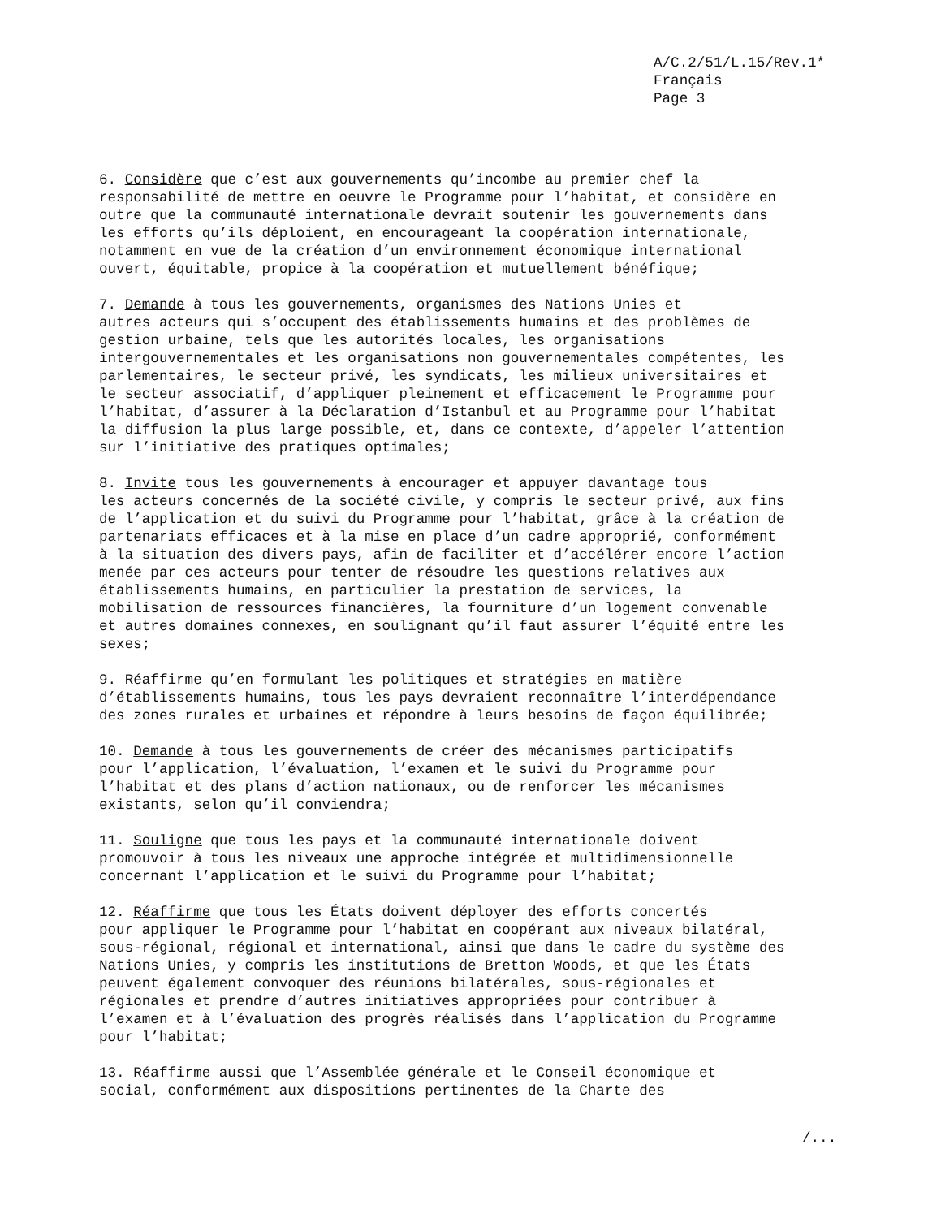A/C.2/51/L.15/Rev.1*
Français
Page 3
6. Considère que c’est aux gouvernements qu’incombe au premier chef la responsabilité de mettre en oeuvre le Programme pour l’habitat, et considère en outre que la communauté internationale devrait soutenir les gouvernements dans les efforts qu’ils déploient, en encourageant la coopération internationale, notamment en vue de la création d’un environnement économique international ouvert, équitable, propice à la coopération et mutuellement bénéfique;
7. Demande à tous les gouvernements, organismes des Nations Unies et autres acteurs qui s’occupent des établissements humains et des problèmes de gestion urbaine, tels que les autorités locales, les organisations intergouvernementales et les organisations non gouvernementales compétentes, les parlementaires, le secteur privé, les syndicats, les milieux universitaires et le secteur associatif, d’appliquer pleinement et efficacement le Programme pour l’habitat, d’assurer à la Déclaration d’Istanbul et au Programme pour l’habitat la diffusion la plus large possible, et, dans ce contexte, d’appeler l’attention sur l’initiative des pratiques optimales;
8. Invite tous les gouvernements à encourager et appuyer davantage tous les acteurs concernés de la société civile, y compris le secteur privé, aux fins de l’application et du suivi du Programme pour l’habitat, grâce à la création de partenariats efficaces et à la mise en place d’un cadre approprié, conformément à la situation des divers pays, afin de faciliter et d’accélérer encore l’action menée par ces acteurs pour tenter de résoudre les questions relatives aux établissements humains, en particulier la prestation de services, la mobilisation de ressources financières, la fourniture d’un logement convenable et autres domaines connexes, en soulignant qu’il faut assurer l’équité entre les sexes;
9. Réaffirme qu’en formulant les politiques et stratégies en matière d’établissements humains, tous les pays devraient reconnaître l’interdépendance des zones rurales et urbaines et répondre à leurs besoins de façon équilibrée;
10. Demande à tous les gouvernements de créer des mécanismes participatifs pour l’application, l’évaluation, l’examen et le suivi du Programme pour l’habitat et des plans d’action nationaux, ou de renforcer les mécanismes existants, selon qu’il conviendra;
11. Souligne que tous les pays et la communauté internationale doivent promouvoir à tous les niveaux une approche intégrée et multidimensionnelle concernant l’application et le suivi du Programme pour l’habitat;
12. Réaffirme que tous les États doivent déployer des efforts concertés pour appliquer le Programme pour l’habitat en coopérant aux niveaux bilatéral, sous-régional, régional et international, ainsi que dans le cadre du système des Nations Unies, y compris les institutions de Bretton Woods, et que les États peuvent également convoquer des réunions bilatérales, sous-régionales et régionales et prendre d’autres initiatives appropriées pour contribuer à l’examen et à l’évaluation des progrès réalisés dans l’application du Programme pour l’habitat;
13. Réaffirme aussi que l’Assemblée générale et le Conseil économique et social, conformément aux dispositions pertinentes de la Charte des
/...